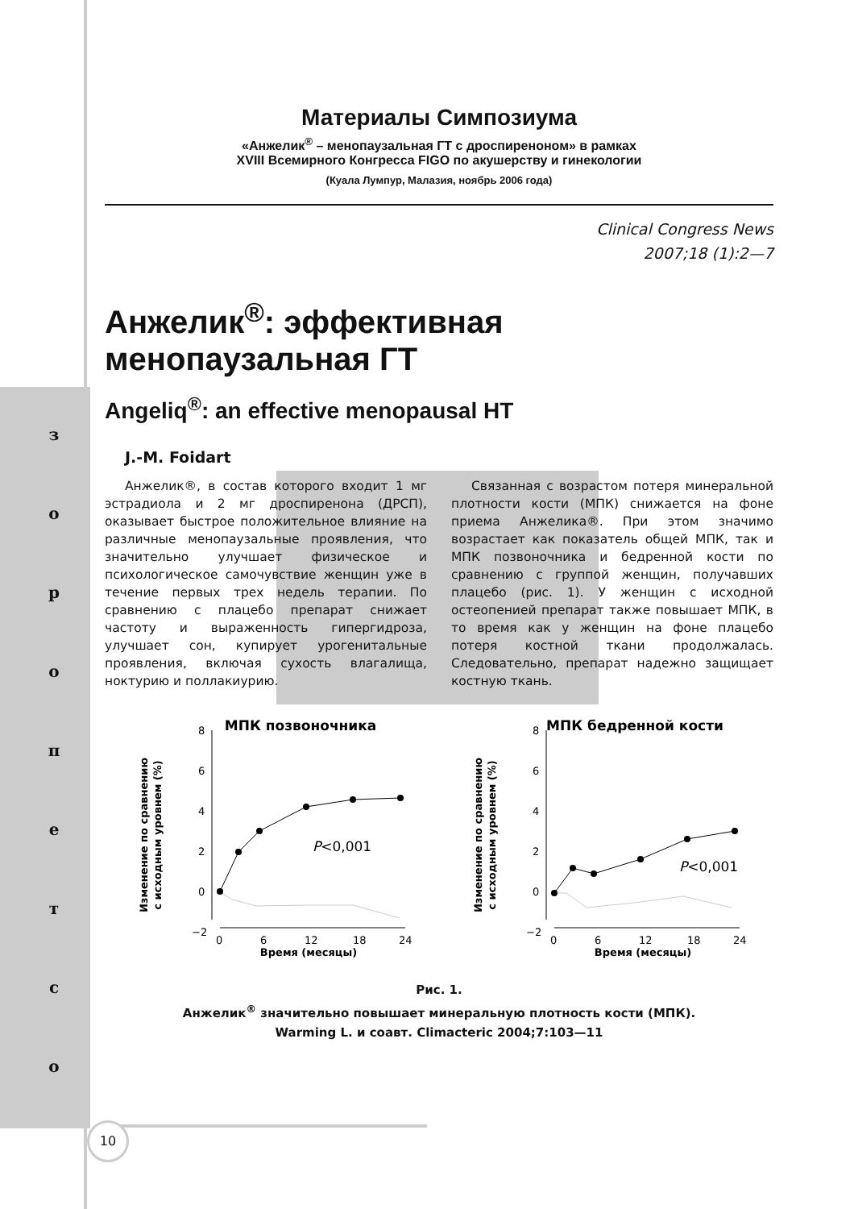з
о
р
о
п
е
т
с
о
Материалы Симпозиума
«Анжелик<sup>®</sup> – менопаузальная ГТ с дроспиреноном» в рамках
XVIII Всемирного Конгресса FIGO по акушерству и гинекологии
(Куала Лумпур, Малазия, ноябрь 2006 года)
Clinical Congress News
2007;18 (1):2—7
Анжелик<sup>®</sup>: эффективная менопаузальная ГТ
Angeliq<sup>®</sup>: an effective menopausal HT
J.-M. Foidart
Анжелик®, в состав которого входит 1 мг эстрадиола и 2 мг дроспиренона (ДРСП), оказывает быстрое положительное влияние на различные менопаузальные проявления, что значительно улучшает физическое и психологическое самочувствие женщин уже в течение первых трех недель терапии. По сравнению с плацебо препарат снижает частоту и выраженность гипергидроза, улучшает сон, купирует урогенитальные проявления, включая сухость влагалища, ноктурию и поллакиурию.
Связанная с возрастом потеря минеральной плотности кости (МПК) снижается на фоне приема Анжелика®. При этом значимо возрастает как показатель общей МПК, так и МПК позвоночника и бедренной кости по сравнению с группой женщин, получавших плацебо (рис. 1). У женщин с исходной остеопенией препарат также повышает МПК, в то время как у женщин на фоне плацебо потеря костной ткани продолжалась. Следовательно, препарат надежно защищает костную ткань.
МПК позвоночника
Изменение по сравнению
с исходным уровнем (%)
8
6
4
2
0
−2
0
6
12
18
24
Время (месяцы)
P<0,001
МПК бедренной кости
Изменение по сравнению
с исходным уровнем (%)
8
6
4
2
0
−2
0
6
12
18
24
Время (месяцы)
P<0,001
Рис. 1.
Анжелик<sup>®</sup> значительно повышает минеральную плотность кости (МПК).
Warming L. и соавт. Climacteric 2004;7:103—11
10